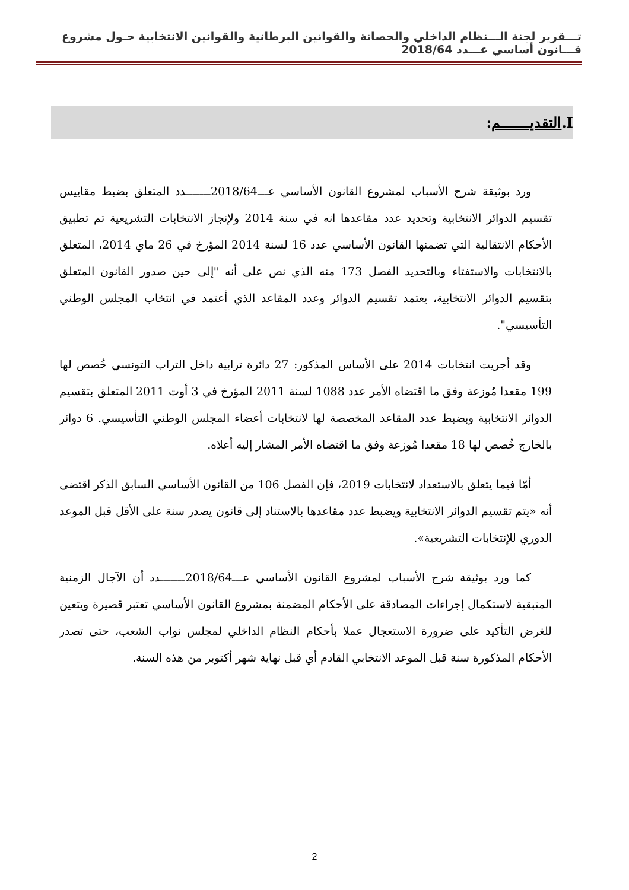تـــقرير لجنة الـــنظام الداخلي والحصانة والقوانين البرطانية والقوانين الانتخابية حـول مشروع قـــانون أساسي عـــدد 2018/64
I.التقديـــــــم:
ورد بوثيقة شرح الأسباب لمشروع القانون الأساسي عـــ2018/64ـــــــدد المتعلق بضبط مقاييس تقسيم الدوائر الانتخابية وتحديد عدد مقاعدها انه في سنة 2014 ولإنجاز الانتخابات التشريعية تم تطبيق الأحكام الانتقالية التي تضمنها القانون الأساسي عدد 16 لسنة 2014 المؤرخ في 26 ماي 2014، المتعلق بالانتخابات والاستفتاء وبالتحديد الفصل 173 منه الذي نص على أنه "إلى حين صدور القانون المتعلق بتقسيم الدوائر الانتخابية، يعتمد تقسيم الدوائر وعدد المقاعد الذي أعتمد في انتخاب المجلس الوطني التأسيسي".
وقد أجريت انتخابات 2014 على الأساس المذكور: 27 دائرة ترابية داخل التراب التونسي خُصص لها 199 مقعدا مُوزعة وفق ما اقتضاه الأمر عدد 1088 لسنة 2011 المؤرخ في 3 أوت 2011 المتعلق بتقسيم الدوائر الانتخابية وبضبط عدد المقاعد المخصصة لها لانتخابات أعضاء المجلس الوطني التأسيسي. 6 دوائر بالخارج خُصص لها 18 مقعدا مُوزعة وفق ما اقتضاه الأمر المشار إليه أعلاه.
أمّا فيما يتعلق بالاستعداد لانتخابات 2019، فإن الفصل 106 من القانون الأساسي السابق الذكر اقتضى أنه «يتم تقسيم الدوائر الانتخابية ويضبط عدد مقاعدها بالاستناد إلى قانون يصدر سنة على الأقل قبل الموعد الدوري للإنتخابات التشريعية».
كما ورد بوثيقة شرح الأسباب لمشروع القانون الأساسي عـــ2018/64ـــــــدد أن الآجال الزمنية المتبقية لاستكمال إجراءات المصادقة على الأحكام المضمنة بمشروع القانون الأساسي تعتبر قصيرة ويتعين للغرض التأكيد على ضرورة الاستعجال عملا بأحكام النظام الداخلي لمجلس نواب الشعب، حتى تصدر الأحكام المذكورة سنة قبل الموعد الانتخابي القادم أي قبل نهاية شهر أكتوبر من هذه السنة.
2